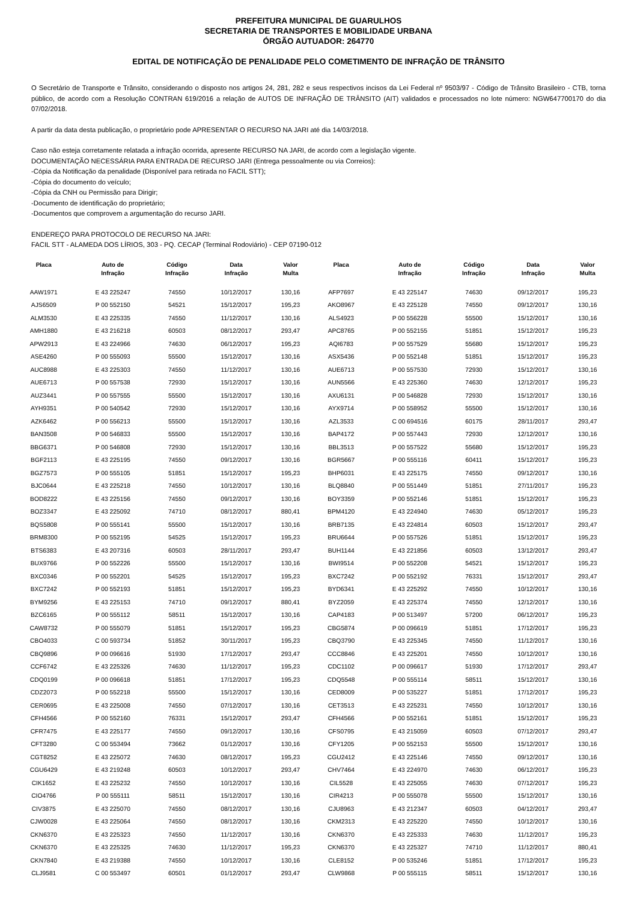PREFEITURA MUNICIPAL DE GUARULHOS
SECRETARIA DE TRANSPORTES E MOBILIDADE URBANA
ÓRGÃO AUTUADOR: 264770
EDITAL DE NOTIFICAÇÃO DE PENALIDADE PELO COMETIMENTO DE INFRAÇÃO DE TRÂNSITO
O Secretário de Transporte e Trânsito, considerando o disposto nos artigos 24, 281, 282 e seus respectivos incisos da Lei Federal nº 9503/97 - Código de Trânsito Brasileiro - CTB, torna público, de acordo com a Resolução CONTRAN 619/2016 a relação de AUTOS DE INFRAÇÃO DE TRÂNSITO (AIT) validados e processados no lote número: NGW647700170 do dia 07/02/2018.
A partir da data desta publicação, o proprietário pode APRESENTAR O RECURSO NA JARI até dia 14/03/2018.
Caso não esteja corretamente relatada a infração ocorrida, apresente RECURSO NA JARI, de acordo com a legislação vigente.
DOCUMENTAÇÃO NECESSÁRIA PARA ENTRADA DE RECURSO JARI (Entrega pessoalmente ou via Correios):
-Cópia da Notificação da penalidade (Disponível para retirada no FACIL STT);
-Cópia do documento do veículo;
-Cópia da CNH ou Permissão para Dirigir;
-Documento de identificação do proprietário;
-Documentos que comprovem a argumentação do recurso JARI.
ENDEREÇO PARA PROTOCOLO DE RECURSO NA JARI:
FACIL STT - ALAMEDA DOS LÍRIOS, 303 - PQ. CECAP (Terminal Rodoviário) - CEP 07190-012
| Placa | Auto de Infração | Código Infração | Data Infração | Valor Multa | Placa | Auto de Infração | Código Infração | Data Infração | Valor Multa |
| --- | --- | --- | --- | --- | --- | --- | --- | --- | --- |
| AAW1971 | E 43 225247 | 74550 | 10/12/2017 | 130,16 | AFP7697 | E 43 225147 | 74630 | 09/12/2017 | 195,23 |
| AJS6509 | P 00 552150 | 54521 | 15/12/2017 | 195,23 | AKO8967 | E 43 225128 | 74550 | 09/12/2017 | 130,16 |
| ALM3530 | E 43 225335 | 74550 | 11/12/2017 | 130,16 | ALS4923 | P 00 556228 | 55500 | 15/12/2017 | 130,16 |
| AMH1880 | E 43 216218 | 60503 | 08/12/2017 | 293,47 | APC8765 | P 00 552155 | 51851 | 15/12/2017 | 195,23 |
| APW2913 | E 43 224966 | 74630 | 06/12/2017 | 195,23 | AQI6783 | P 00 557529 | 55680 | 15/12/2017 | 195,23 |
| ASE4260 | P 00 555093 | 55500 | 15/12/2017 | 130,16 | ASX5436 | P 00 552148 | 51851 | 15/12/2017 | 195,23 |
| AUC8988 | E 43 225303 | 74550 | 11/12/2017 | 130,16 | AUE6713 | P 00 557530 | 72930 | 15/12/2017 | 130,16 |
| AUE6713 | P 00 557538 | 72930 | 15/12/2017 | 130,16 | AUN5566 | E 43 225360 | 74630 | 12/12/2017 | 195,23 |
| AUZ3441 | P 00 557555 | 55500 | 15/12/2017 | 130,16 | AXU6131 | P 00 546828 | 72930 | 15/12/2017 | 130,16 |
| AYH9351 | P 00 540542 | 72930 | 15/12/2017 | 130,16 | AYX9714 | P 00 558952 | 55500 | 15/12/2017 | 130,16 |
| AZK6462 | P 00 556213 | 55500 | 15/12/2017 | 130,16 | AZL3533 | C 00 694516 | 60175 | 28/11/2017 | 293,47 |
| BAN3508 | P 00 546833 | 55500 | 15/12/2017 | 130,16 | BAP4172 | P 00 557443 | 72930 | 12/12/2017 | 130,16 |
| BBG6371 | P 00 546808 | 72930 | 15/12/2017 | 130,16 | BBL3513 | P 00 557522 | 55680 | 15/12/2017 | 195,23 |
| BGF2113 | E 43 225195 | 74550 | 09/12/2017 | 130,16 | BGR5667 | P 00 555116 | 60411 | 15/12/2017 | 195,23 |
| BGZ7573 | P 00 555105 | 51851 | 15/12/2017 | 195,23 | BHP6031 | E 43 225175 | 74550 | 09/12/2017 | 130,16 |
| BJC0644 | E 43 225218 | 74550 | 10/12/2017 | 130,16 | BLQ8840 | P 00 551449 | 51851 | 27/11/2017 | 195,23 |
| BOD8222 | E 43 225156 | 74550 | 09/12/2017 | 130,16 | BOY3359 | P 00 552146 | 51851 | 15/12/2017 | 195,23 |
| BOZ3347 | E 43 225092 | 74710 | 08/12/2017 | 880,41 | BPM4120 | E 43 224940 | 74630 | 05/12/2017 | 195,23 |
| BQS5808 | P 00 555141 | 55500 | 15/12/2017 | 130,16 | BRB7135 | E 43 224814 | 60503 | 15/12/2017 | 293,47 |
| BRM8300 | P 00 552195 | 54525 | 15/12/2017 | 195,23 | BRU6644 | P 00 557526 | 51851 | 15/12/2017 | 195,23 |
| BTS6383 | E 43 207316 | 60503 | 28/11/2017 | 293,47 | BUH1144 | E 43 221856 | 60503 | 13/12/2017 | 293,47 |
| BUX9766 | P 00 552226 | 55500 | 15/12/2017 | 130,16 | BWI9514 | P 00 552208 | 54521 | 15/12/2017 | 195,23 |
| BXC0346 | P 00 552201 | 54525 | 15/12/2017 | 195,23 | BXC7242 | P 00 552192 | 76331 | 15/12/2017 | 293,47 |
| BXC7242 | P 00 552193 | 51851 | 15/12/2017 | 195,23 | BYD6341 | E 43 225292 | 74550 | 10/12/2017 | 130,16 |
| BYM9256 | E 43 225153 | 74710 | 09/12/2017 | 880,41 | BYZ2059 | E 43 225374 | 74550 | 12/12/2017 | 130,16 |
| BZC6165 | P 00 555112 | 58511 | 15/12/2017 | 130,16 | CAP4183 | P 00 513497 | 57200 | 06/12/2017 | 195,23 |
| CAW8732 | P 00 555079 | 51851 | 15/12/2017 | 195,23 | CBG5874 | P 00 096619 | 51851 | 17/12/2017 | 195,23 |
| CBO4033 | C 00 593734 | 51852 | 30/11/2017 | 195,23 | CBQ3790 | E 43 225345 | 74550 | 11/12/2017 | 130,16 |
| CBQ9896 | P 00 096616 | 51930 | 17/12/2017 | 293,47 | CCC8846 | E 43 225201 | 74550 | 10/12/2017 | 130,16 |
| CCF6742 | E 43 225326 | 74630 | 11/12/2017 | 195,23 | CDC1102 | P 00 096617 | 51930 | 17/12/2017 | 293,47 |
| CDQ0199 | P 00 096618 | 51851 | 17/12/2017 | 195,23 | CDQ5548 | P 00 555114 | 58511 | 15/12/2017 | 130,16 |
| CDZ2073 | P 00 552218 | 55500 | 15/12/2017 | 130,16 | CED8009 | P 00 535227 | 51851 | 17/12/2017 | 195,23 |
| CER0695 | E 43 225008 | 74550 | 07/12/2017 | 130,16 | CET3513 | E 43 225231 | 74550 | 10/12/2017 | 130,16 |
| CFH4566 | P 00 552160 | 76331 | 15/12/2017 | 293,47 | CFH4566 | P 00 552161 | 51851 | 15/12/2017 | 195,23 |
| CFR7475 | E 43 225177 | 74550 | 09/12/2017 | 130,16 | CFS0795 | E 43 215059 | 60503 | 07/12/2017 | 293,47 |
| CFT3280 | C 00 553494 | 73662 | 01/12/2017 | 130,16 | CFY1205 | P 00 552153 | 55500 | 15/12/2017 | 130,16 |
| CGT8252 | E 43 225072 | 74630 | 08/12/2017 | 195,23 | CGU2412 | E 43 225146 | 74550 | 09/12/2017 | 130,16 |
| CGU6429 | E 43 219248 | 60503 | 10/12/2017 | 293,47 | CHV7464 | E 43 224970 | 74630 | 06/12/2017 | 195,23 |
| CIK1652 | E 43 225232 | 74550 | 10/12/2017 | 130,16 | CIL5528 | E 43 225055 | 74630 | 07/12/2017 | 195,23 |
| CIO4766 | P 00 555111 | 58511 | 15/12/2017 | 130,16 | CIR4213 | P 00 555078 | 55500 | 15/12/2017 | 130,16 |
| CIV3875 | E 43 225070 | 74550 | 08/12/2017 | 130,16 | CJU8963 | E 43 212347 | 60503 | 04/12/2017 | 293,47 |
| CJW0028 | E 43 225064 | 74550 | 08/12/2017 | 130,16 | CKM2313 | E 43 225220 | 74550 | 10/12/2017 | 130,16 |
| CKN6370 | E 43 225323 | 74550 | 11/12/2017 | 130,16 | CKN6370 | E 43 225333 | 74630 | 11/12/2017 | 195,23 |
| CKN6370 | E 43 225325 | 74630 | 11/12/2017 | 195,23 | CKN6370 | E 43 225327 | 74710 | 11/12/2017 | 880,41 |
| CKN7840 | E 43 219388 | 74550 | 10/12/2017 | 130,16 | CLE8152 | P 00 535246 | 51851 | 17/12/2017 | 195,23 |
| CLJ9581 | C 00 553497 | 60501 | 01/12/2017 | 293,47 | CLW9868 | P 00 555115 | 58511 | 15/12/2017 | 130,16 |